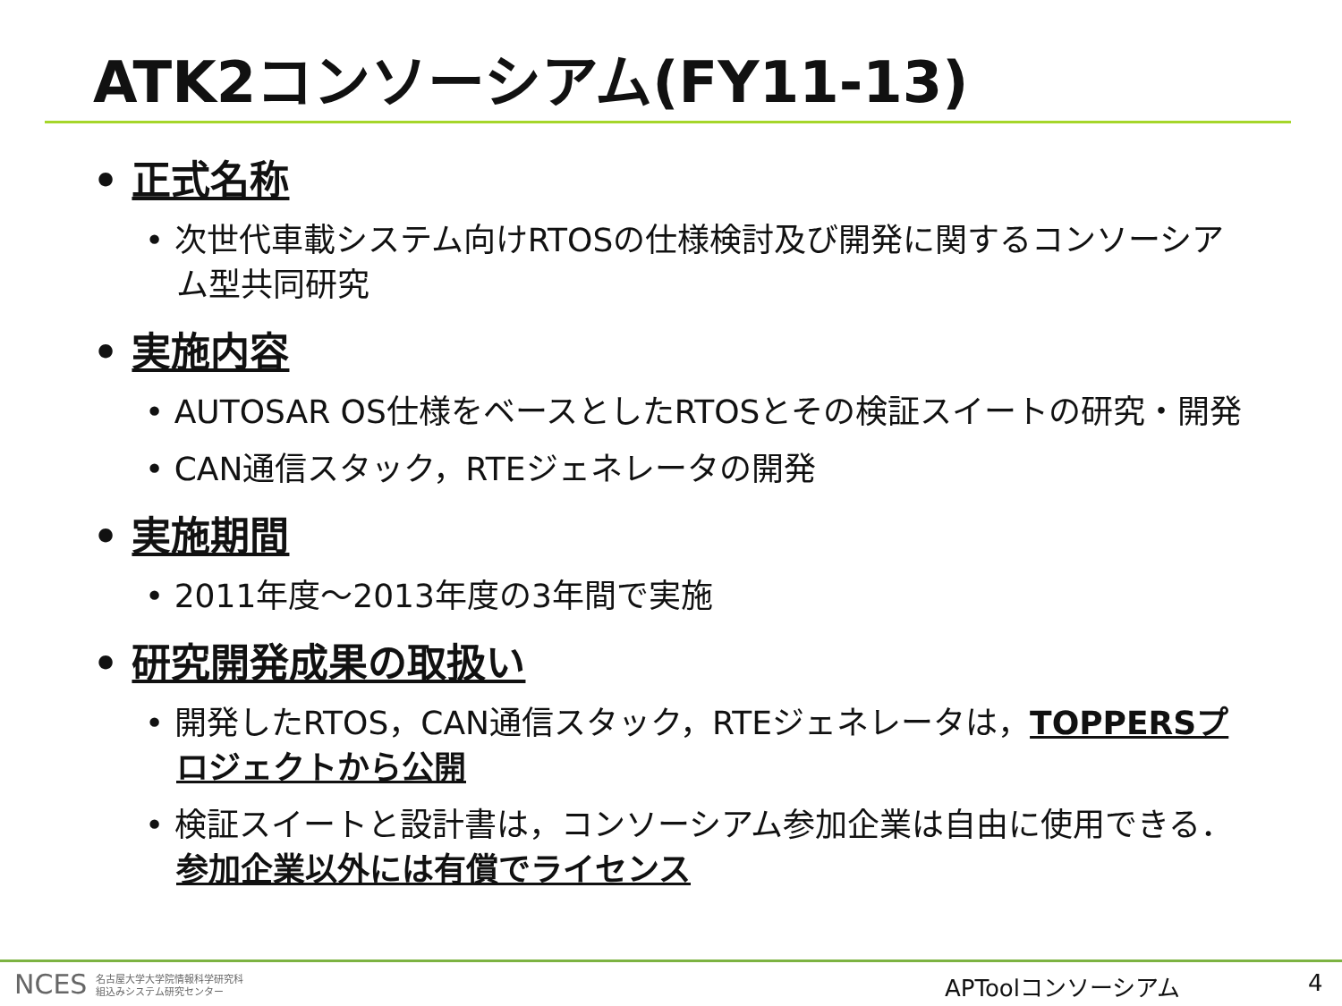ATK2コンソーシアム(FY11-13)
• 正式名称
• 次世代車載システム向けRTOSの仕様検討及び開発に関するコンソーシアム型共同研究
• 実施内容
• AUTOSAR OS仕様をベースとしたRTOSとその検証スイートの研究・開発
• CAN通信スタック，RTEジェネレータの開発
• 実施期間
• 2011年度～2013年度の3年間で実施
• 研究開発成果の取扱い
• 開発したRTOS，CAN通信スタック，RTEジェネレータは，TOPPERSプロジェクトから公開
• 検証スイートと設計書は，コンソーシアム参加企業は自由に使用できる．参加企業以外には有償でライセンス
NCES 名古屋大学大学院情報科学研究科
組込みシステム研究センター
APToolコンソーシアム 4